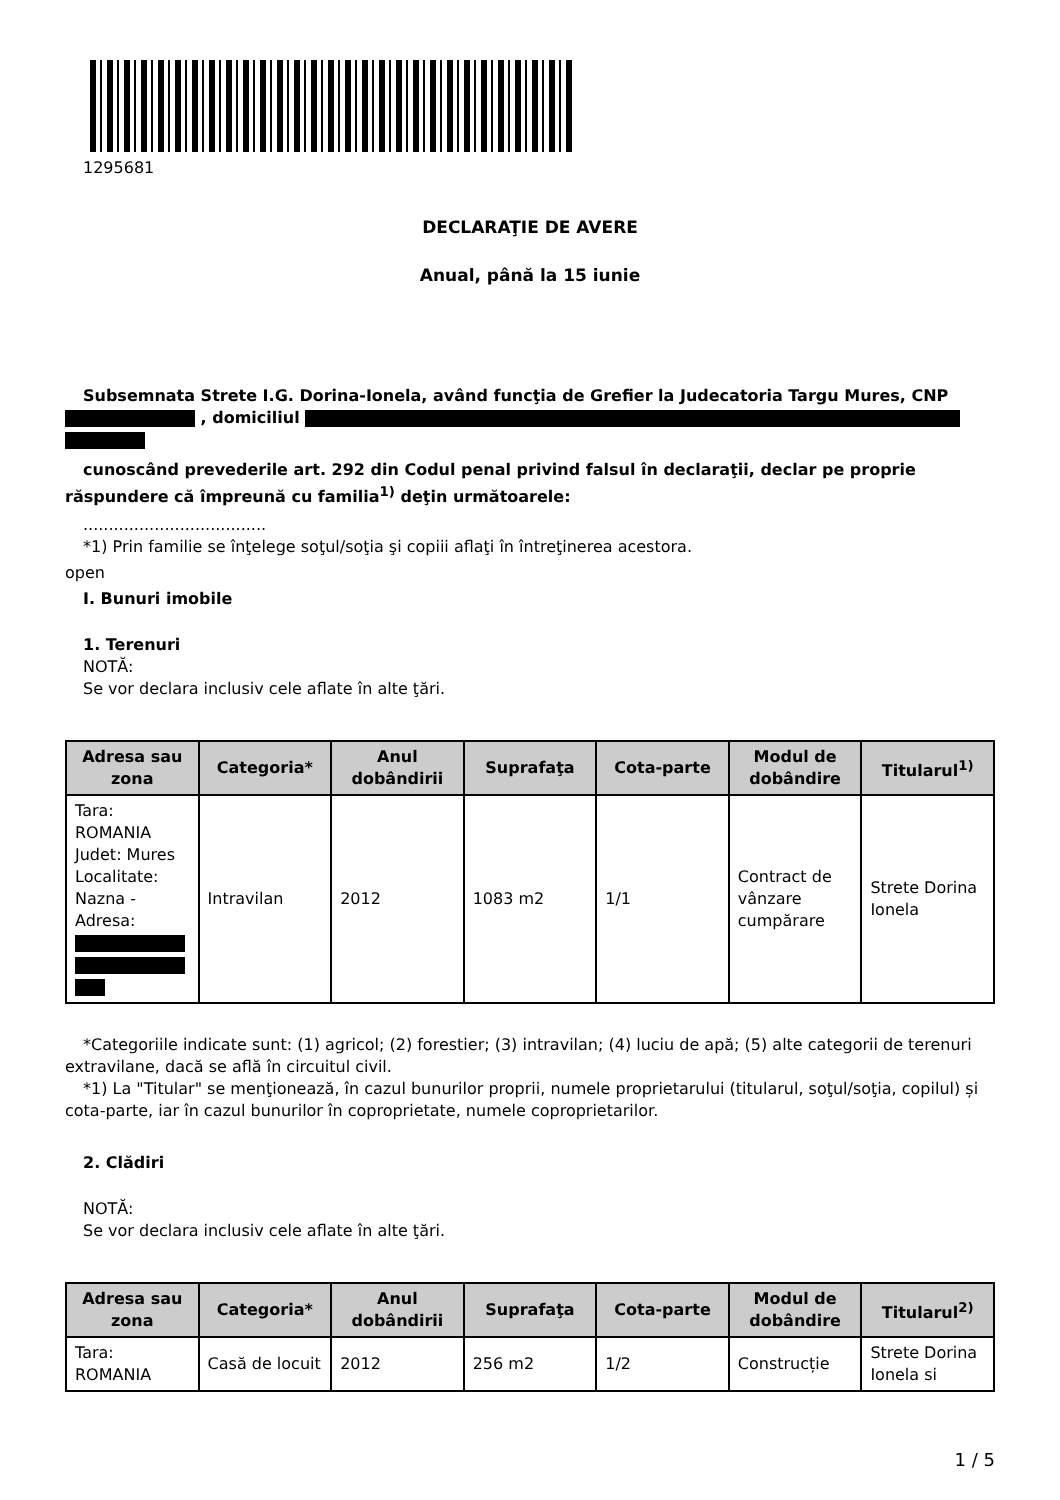1295681
DECLARAŢIE DE AVERE
Anual, până la 15 iunie
Subsemnata Strete I.G. Dorina-Ionela, având funcţia de Grefier la Judecatoria Targu Mures, CNP , domiciliul
cunoscând prevederile art. 292 din Codul penal privind falsul în declaraţii, declar pe proprie răspundere că împreună cu familia<sup>1)</sup> deţin următoarele:
....................................
*1) Prin familie se înţelege soţul/soţia şi copiii aflaţi în întreţinerea acestora.
open
I. Bunuri imobile
1. Terenuri
NOTĂ:
Se vor declara inclusiv cele aflate în alte ţări.
| Adresa sau zona | Categoria* | Anul dobândirii | Suprafaţa | Cota-parte | Modul de dobândire | Titularul<sup>1)</sup> |
| --- | --- | --- | --- | --- | --- | --- |
| Tara: ROMANIA Judet: Mures Localitate: Nazna - Adresa: | Intravilan | 2012 | 1083 m2 | 1/1 | Contract de vânzare cumpărare | Strete Dorina Ionela |
*Categoriile indicate sunt: (1) agricol; (2) forestier; (3) intravilan; (4) luciu de apă; (5) alte categorii de terenuri extravilane, dacă se află în circuitul civil.
*1) La "Titular" se menţionează, în cazul bunurilor proprii, numele proprietarului (titularul, soţul/soţia, copilul) și cota-parte, iar în cazul bunurilor în coproprietate, numele coproprietarilor.
2. Clădiri
NOTĂ:
Se vor declara inclusiv cele aflate în alte ţări.
| Adresa sau zona | Categoria* | Anul dobândirii | Suprafaţa | Cota-parte | Modul de dobândire | Titularul<sup>2)</sup> |
| --- | --- | --- | --- | --- | --- | --- |
| Tara: ROMANIA | Casă de locuit | 2012 | 256 m2 | 1/2 | Construcție | Strete Dorina Ionela si |
1 / 5